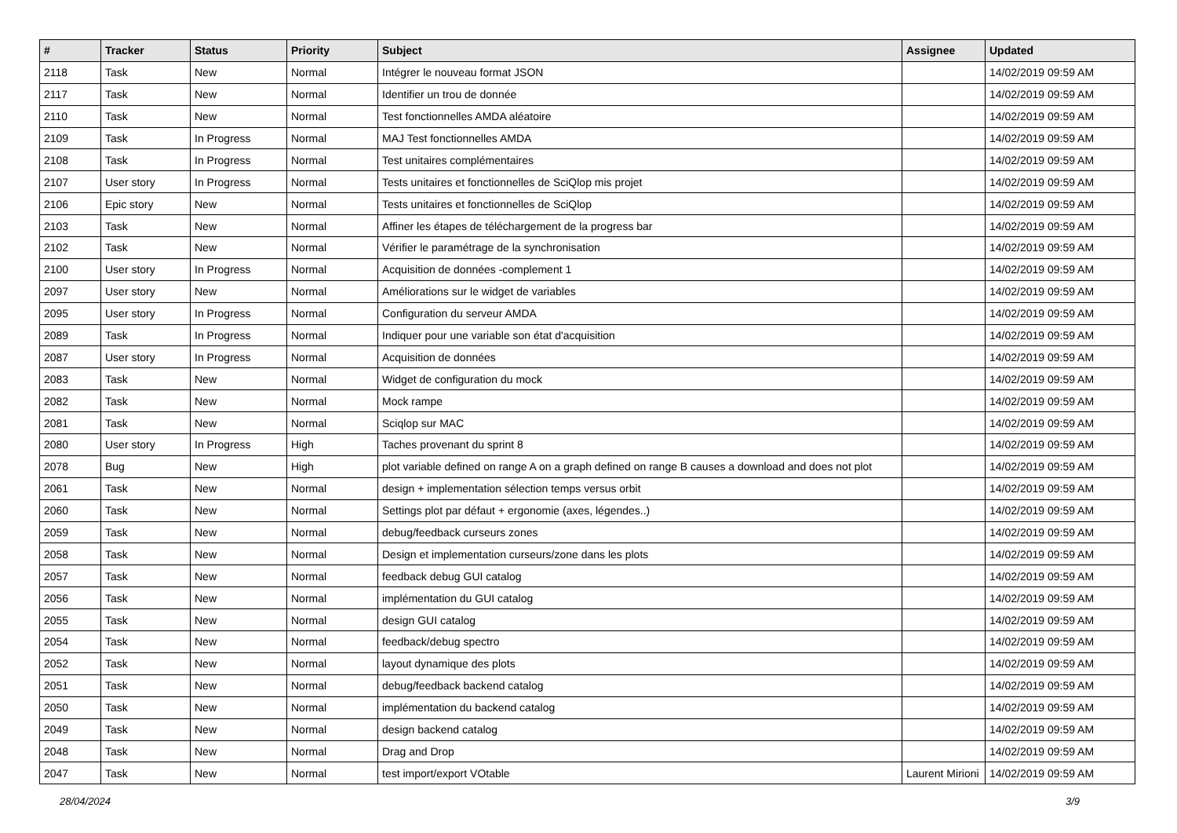| # | Tracker | Status | Priority | Subject | Assignee | Updated |
| --- | --- | --- | --- | --- | --- | --- |
| 2118 | Task | New | Normal | Intégrer le nouveau format JSON | | 14/02/2019 09:59 AM |
| 2117 | Task | New | Normal | Identifier un trou de donnée | | 14/02/2019 09:59 AM |
| 2110 | Task | New | Normal | Test fonctionnelles AMDA aléatoire | | 14/02/2019 09:59 AM |
| 2109 | Task | In Progress | Normal | MAJ Test fonctionnelles AMDA | | 14/02/2019 09:59 AM |
| 2108 | Task | In Progress | Normal | Test unitaires complémentaires | | 14/02/2019 09:59 AM |
| 2107 | User story | In Progress | Normal | Tests unitaires et fonctionnelles de SciQlop mis projet | | 14/02/2019 09:59 AM |
| 2106 | Epic story | New | Normal | Tests unitaires et fonctionnelles de SciQlop | | 14/02/2019 09:59 AM |
| 2103 | Task | New | Normal | Affiner les étapes de téléchargement de la progress bar | | 14/02/2019 09:59 AM |
| 2102 | Task | New | Normal | Vérifier le paramétrage de la synchronisation | | 14/02/2019 09:59 AM |
| 2100 | User story | In Progress | Normal | Acquisition de données -complement 1 | | 14/02/2019 09:59 AM |
| 2097 | User story | New | Normal | Améliorations sur le widget de variables | | 14/02/2019 09:59 AM |
| 2095 | User story | In Progress | Normal | Configuration du serveur AMDA | | 14/02/2019 09:59 AM |
| 2089 | Task | In Progress | Normal | Indiquer pour une variable son état d'acquisition | | 14/02/2019 09:59 AM |
| 2087 | User story | In Progress | Normal | Acquisition de données | | 14/02/2019 09:59 AM |
| 2083 | Task | New | Normal | Widget de configuration du mock | | 14/02/2019 09:59 AM |
| 2082 | Task | New | Normal | Mock rampe | | 14/02/2019 09:59 AM |
| 2081 | Task | New | Normal | Sciqlop sur MAC | | 14/02/2019 09:59 AM |
| 2080 | User story | In Progress | High | Taches provenant du sprint 8 | | 14/02/2019 09:59 AM |
| 2078 | Bug | New | High | plot variable defined on range A on a graph defined on range B causes a download and does not plot | | 14/02/2019 09:59 AM |
| 2061 | Task | New | Normal | design + implementation sélection temps versus orbit | | 14/02/2019 09:59 AM |
| 2060 | Task | New | Normal | Settings plot par défaut + ergonomie (axes, légendes..) | | 14/02/2019 09:59 AM |
| 2059 | Task | New | Normal | debug/feedback curseurs zones | | 14/02/2019 09:59 AM |
| 2058 | Task | New | Normal | Design et implementation curseurs/zone dans les plots | | 14/02/2019 09:59 AM |
| 2057 | Task | New | Normal | feedback debug GUI catalog | | 14/02/2019 09:59 AM |
| 2056 | Task | New | Normal | implémentation du GUI catalog | | 14/02/2019 09:59 AM |
| 2055 | Task | New | Normal | design GUI catalog | | 14/02/2019 09:59 AM |
| 2054 | Task | New | Normal | feedback/debug spectro | | 14/02/2019 09:59 AM |
| 2052 | Task | New | Normal | layout dynamique des plots | | 14/02/2019 09:59 AM |
| 2051 | Task | New | Normal | debug/feedback backend catalog | | 14/02/2019 09:59 AM |
| 2050 | Task | New | Normal | implémentation du backend catalog | | 14/02/2019 09:59 AM |
| 2049 | Task | New | Normal | design backend catalog | | 14/02/2019 09:59 AM |
| 2048 | Task | New | Normal | Drag and Drop | | 14/02/2019 09:59 AM |
| 2047 | Task | New | Normal | test import/export VOtable | Laurent Mirioni | 14/02/2019 09:59 AM |
28/04/2024 3/9